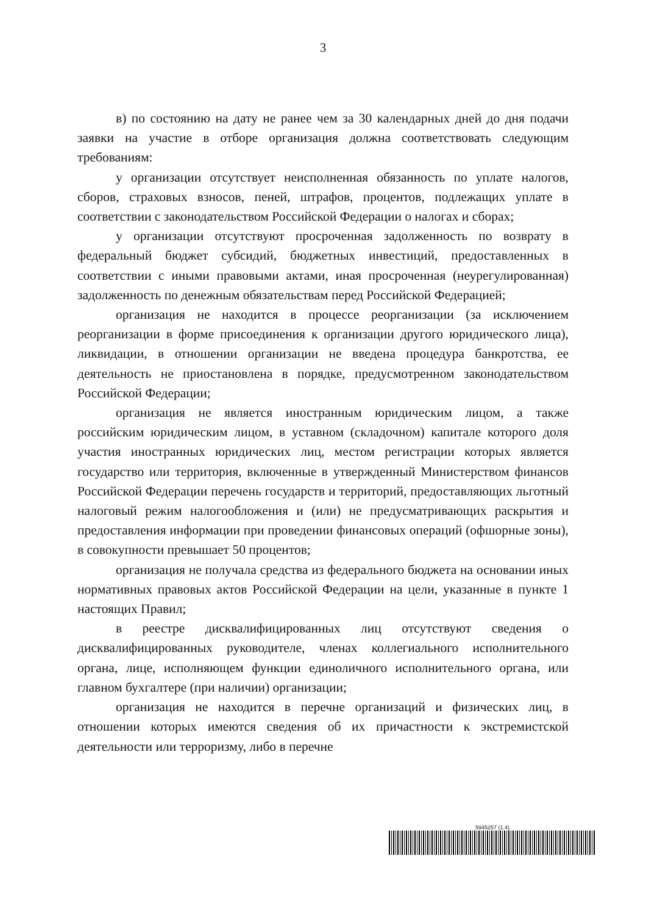3
в) по состоянию на дату не ранее чем за 30 календарных дней до дня подачи заявки на участие в отборе организация должна соответствовать следующим требованиям:
у организации отсутствует неисполненная обязанность по уплате налогов, сборов, страховых взносов, пеней, штрафов, процентов, подлежащих уплате в соответствии с законодательством Российской Федерации о налогах и сборах;
у организации отсутствуют просроченная задолженность по возврату в федеральный бюджет субсидий, бюджетных инвестиций, предоставленных в соответствии с иными правовыми актами, иная просроченная (неурегулированная) задолженность по денежным обязательствам перед Российской Федерацией;
организация не находится в процессе реорганизации (за исключением реорганизации в форме присоединения к организации другого юридического лица), ликвидации, в отношении организации не введена процедура банкротства, ее деятельность не приостановлена в порядке, предусмотренном законодательством Российской Федерации;
организация не является иностранным юридическим лицом, а также российским юридическим лицом, в уставном (складочном) капитале которого доля участия иностранных юридических лиц, местом регистрации которых является государство или территория, включенные в утвержденный Министерством финансов Российской Федерации перечень государств и территорий, предоставляющих льготный налоговый режим налогообложения и (или) не предусматривающих раскрытия и предоставления информации при проведении финансовых операций (офшорные зоны), в совокупности превышает 50 процентов;
организация не получала средства из федерального бюджета на основании иных нормативных правовых актов Российской Федерации на цели, указанные в пункте 1 настоящих Правил;
в реестре дисквалифицированных лиц отсутствуют сведения о дисквалифицированных руководителе, членах коллегиального исполнительного органа, лице, исполняющем функции единоличного исполнительного органа, или главном бухгалтере (при наличии) организации;
организация не находится в перечне организаций и физических лиц, в отношении которых имеются сведения об их причастности к экстремистской деятельности или терроризму, либо в перечне
5945257 (1.4)